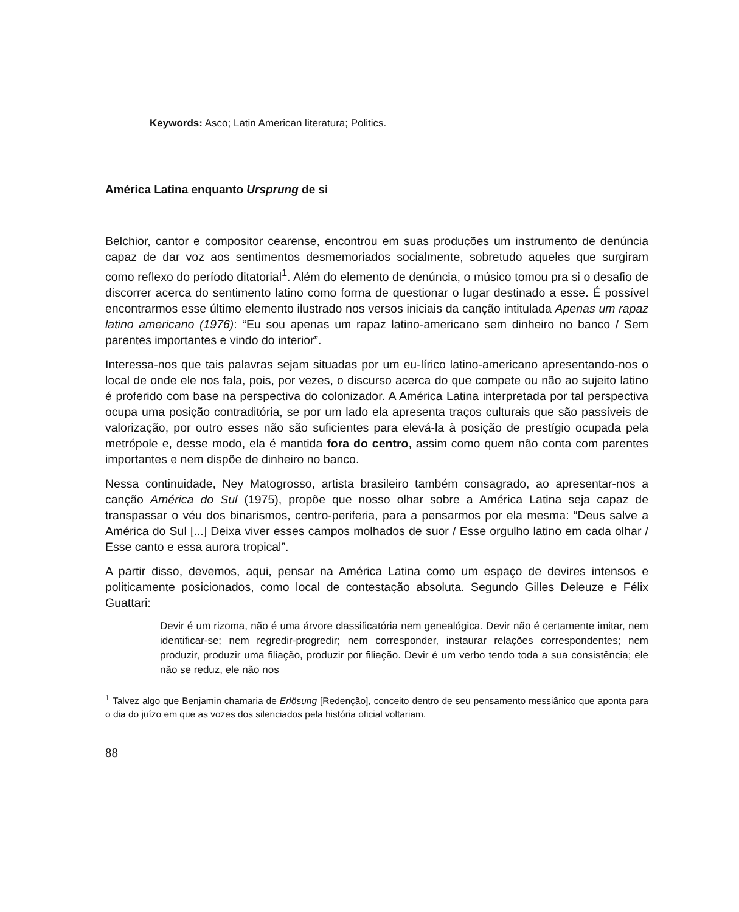Keywords: Asco; Latin American literatura; Politics.
América Latina enquanto Ursprung de si
Belchior, cantor e compositor cearense, encontrou em suas produções um instrumento de denúncia capaz de dar voz aos sentimentos desmemoriados socialmente, sobretudo aqueles que surgiram como reflexo do período ditatorial<sup>1</sup>. Além do elemento de denúncia, o músico tomou pra si o desafio de discorrer acerca do sentimento latino como forma de questionar o lugar destinado a esse. É possível encontrarmos esse último elemento ilustrado nos versos iniciais da canção intitulada Apenas um rapaz latino americano (1976): “Eu sou apenas um rapaz latino-americano sem dinheiro no banco / Sem parentes importantes e vindo do interior”.
Interessa-nos que tais palavras sejam situadas por um eu-lírico latino-americano apresentando-nos o local de onde ele nos fala, pois, por vezes, o discurso acerca do que compete ou não ao sujeito latino é proferido com base na perspectiva do colonizador. A América Latina interpretada por tal perspectiva ocupa uma posição contraditória, se por um lado ela apresenta traços culturais que são passíveis de valorização, por outro esses não são suficientes para elevá-la à posição de prestígio ocupada pela metrópole e, desse modo, ela é mantida fora do centro, assim como quem não conta com parentes importantes e nem dispõe de dinheiro no banco.
Nessa continuidade, Ney Matogrosso, artista brasileiro também consagrado, ao apresentar-nos a canção América do Sul (1975), propõe que nosso olhar sobre a América Latina seja capaz de transpassar o véu dos binarismos, centro-periferia, para a pensarmos por ela mesma: “Deus salve a América do Sul [...] Deixa viver esses campos molhados de suor / Esse orgulho latino em cada olhar / Esse canto e essa aurora tropical”.
A partir disso, devemos, aqui, pensar na América Latina como um espaço de devires intensos e politicamente posicionados, como local de contestação absoluta. Segundo Gilles Deleuze e Félix Guattari:
Devir é um rizoma, não é uma árvore classificatória nem genealógica. Devir não é certamente imitar, nem identificar-se; nem regredir-progredir; nem corresponder, instaurar relações correspondentes; nem produzir, produzir uma filiação, produzir por filiação. Devir é um verbo tendo toda a sua consistência; ele não se reduz, ele não nos
<sup>1</sup> Talvez algo que Benjamin chamaria de Erlösung [Redenção], conceito dentro de seu pensamento messiânico que aponta para o dia do juízo em que as vozes dos silenciados pela história oficial voltariam.
88